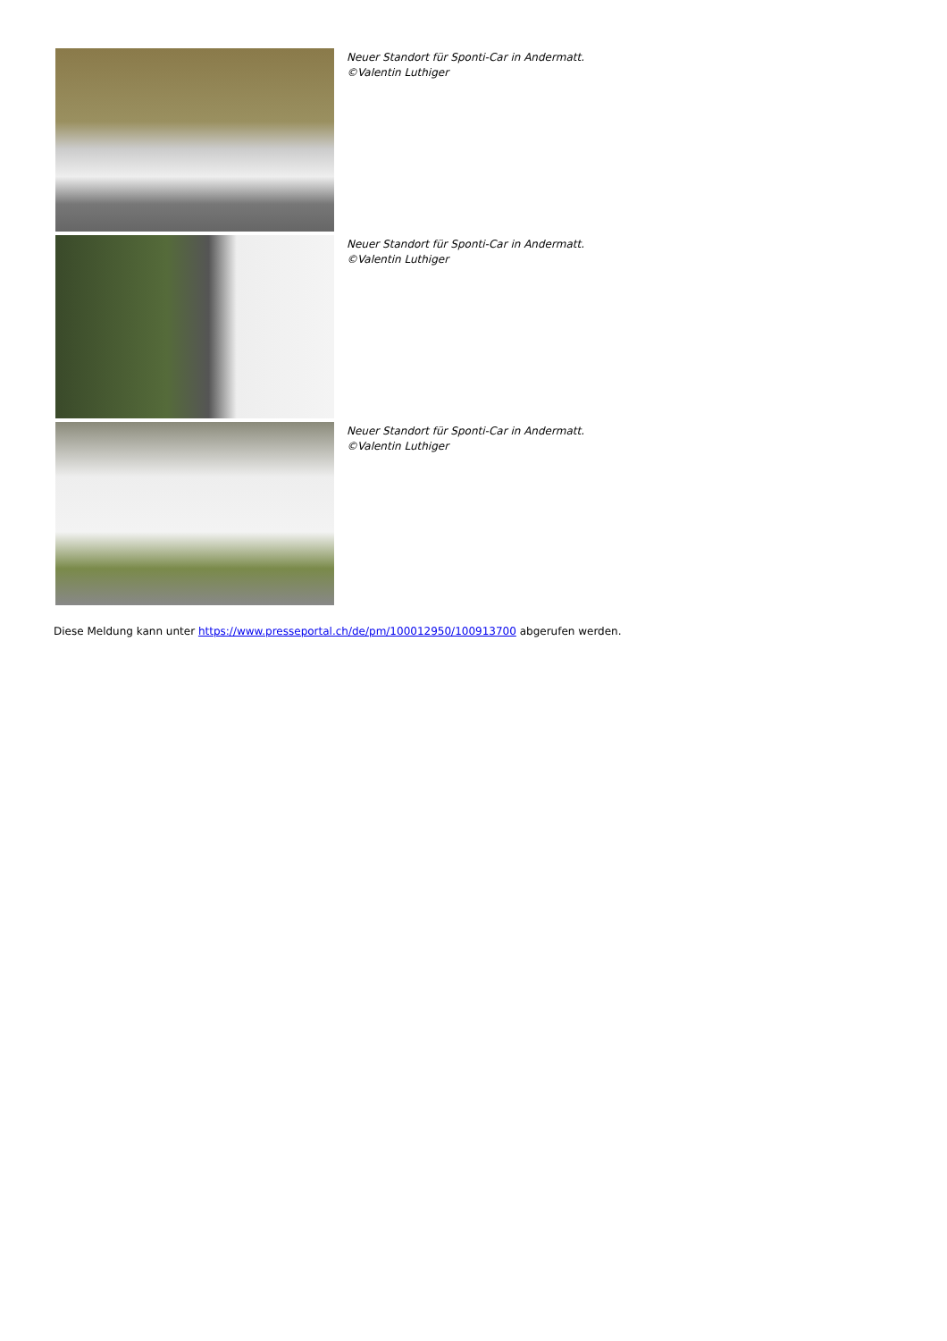Neuer Standort für Sponti-Car in Andermatt. ©Valentin Luthiger
Neuer Standort für Sponti-Car in Andermatt. ©Valentin Luthiger
Neuer Standort für Sponti-Car in Andermatt. ©Valentin Luthiger
Diese Meldung kann unter https://www.presseportal.ch/de/pm/100012950/100913700 abgerufen werden.